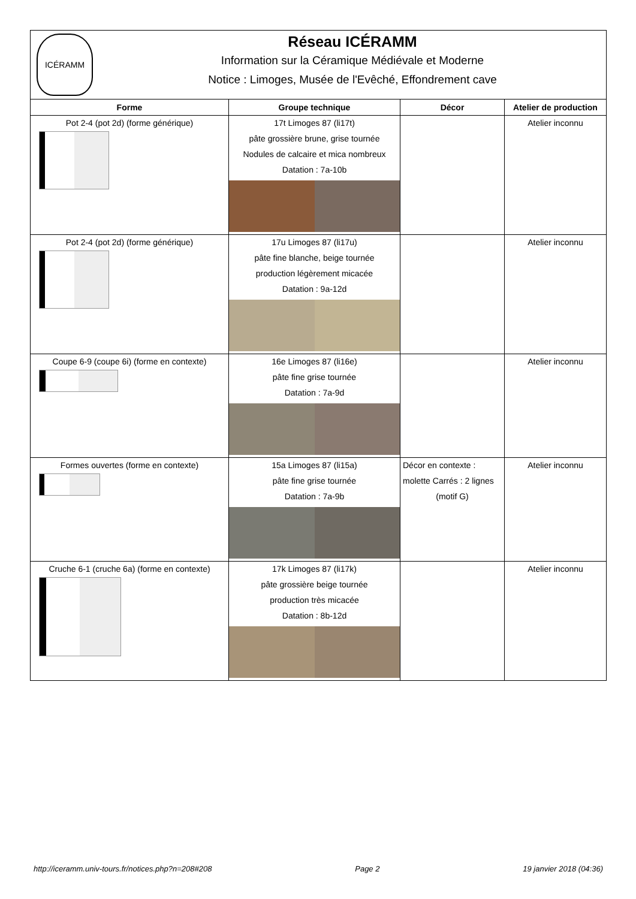| ICÉRAMM Réseau ICÉRAMM Information sur la Céramique Médiévale et Moderne Notice : Limoges, Musée de l'Evêché, Effondrement cave | | | |
| Forme | Groupe technique | Décor | Atelier de production |
| Pot 2-4 (pot 2d) (forme générique) | 17t Limoges 87 (li17t) pâte grossière brune, grise tournée Nodules de calcaire et mica nombreux Datation : 7a-10b | | Atelier inconnu |
| Pot 2-4 (pot 2d) (forme générique) | 17u Limoges 87 (li17u) pâte fine blanche, beige tournée production légèrement micacée Datation : 9a-12d | | Atelier inconnu |
| Coupe 6-9 (coupe 6i) (forme en contexte) | 16e Limoges 87 (li16e) pâte fine grise tournée Datation : 7a-9d | | Atelier inconnu |
| Formes ouvertes (forme en contexte) | 15a Limoges 87 (li15a) pâte fine grise tournée Datation : 7a-9b | Décor en contexte : molette Carrés : 2 lignes (motif G) | Atelier inconnu |
| Cruche 6-1 (cruche 6a) (forme en contexte) | 17k Limoges 87 (li17k) pâte grossière beige tournée production très micacée Datation : 8b-12d | | Atelier inconnu |
http://iceramm.univ-tours.fr/notices.php?n=208#208 Page 2 19 janvier 2018 (04:36)